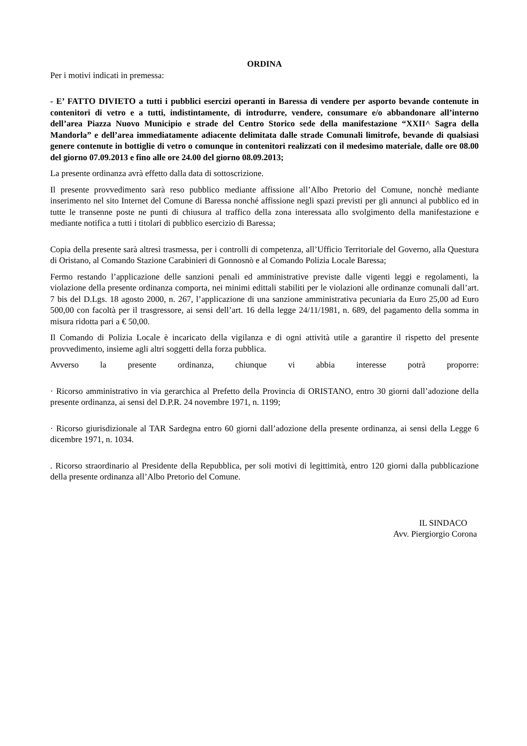ORDINA
Per i motivi indicati in premessa:
- E’ FATTO DIVIETO a tutti i pubblici esercizi operanti in Baressa di vendere per asporto bevande contenute in contenitori di vetro e a tutti, indistintamente, di introdurre, vendere, consumare e/o abbandonare all’interno dell’area Piazza Nuovo Municipio e strade del Centro Storico sede della manifestazione “XXII^ Sagra della Mandorla” e dell’area immediatamente adiacente delimitata dalle strade Comunali limitrofe, bevande di qualsiasi genere contenute in bottiglie di vetro o comunque in contenitori realizzati con il medesimo materiale, dalle ore 08.00 del giorno 07.09.2013 e fino alle ore 24.00 del giorno 08.09.2013;
La presente ordinanza avrà effetto dalla data di sottoscrizione.
Il presente provvedimento sarà reso pubblico mediante affissione all’Albo Pretorio del Comune, nonchè mediante inserimento nel sito Internet del Comune di Baressa nonché affissione negli spazi previsti per gli annunci al pubblico ed in tutte le transenne poste ne punti di chiusura al traffico della zona interessata allo svolgimento della manifestazione e mediante notifica a tutti i titolari di pubblico esercizio di Baressa;
Copia della presente sarà altresì trasmessa, per i controlli di competenza, all’Ufficio Territoriale del Governo, alla Questura di Oristano, al Comando Stazione Carabinieri di Gonnosnò e al Comando Polizia Locale Baressa;
Fermo restando l’applicazione delle sanzioni penali ed amministrative previste dalle vigenti leggi e regolamenti, la violazione della presente ordinanza comporta, nei minimi edittali stabiliti per le violazioni alle ordinanze comunali dall’art. 7 bis del D.Lgs. 18 agosto 2000, n. 267, l’applicazione di una sanzione amministrativa pecuniaria da Euro 25,00 ad Euro 500,00 con facoltà per il trasgressore, ai sensi dell’art. 16 della legge 24/11/1981, n. 689, del pagamento della somma in misura ridotta pari a € 50,00.
Il Comando di Polizia Locale è incaricato della vigilanza e di ogni attività utile a garantire il rispetto del presente provvedimento, insieme agli altri soggetti della forza pubblica.
Avverso la presente ordinanza, chiunque vi abbia interesse potrà proporre:
· Ricorso amministrativo in via gerarchica al Prefetto della Provincia di ORISTANO, entro 30 giorni dall’adozione della presente ordinanza, ai sensi del D.P.R. 24 novembre 1971, n. 1199;
· Ricorso giurisdizionale al TAR Sardegna entro 60 giorni dall’adozione della presente ordinanza, ai sensi della Legge 6 dicembre 1971, n. 1034.
. Ricorso straordinario al Presidente della Repubblica, per soli motivi di legittimità, entro 120 giorni dalla pubblicazione della presente ordinanza all’Albo Pretorio del Comune.
IL SINDACO
Avv. Piergiorgio Corona